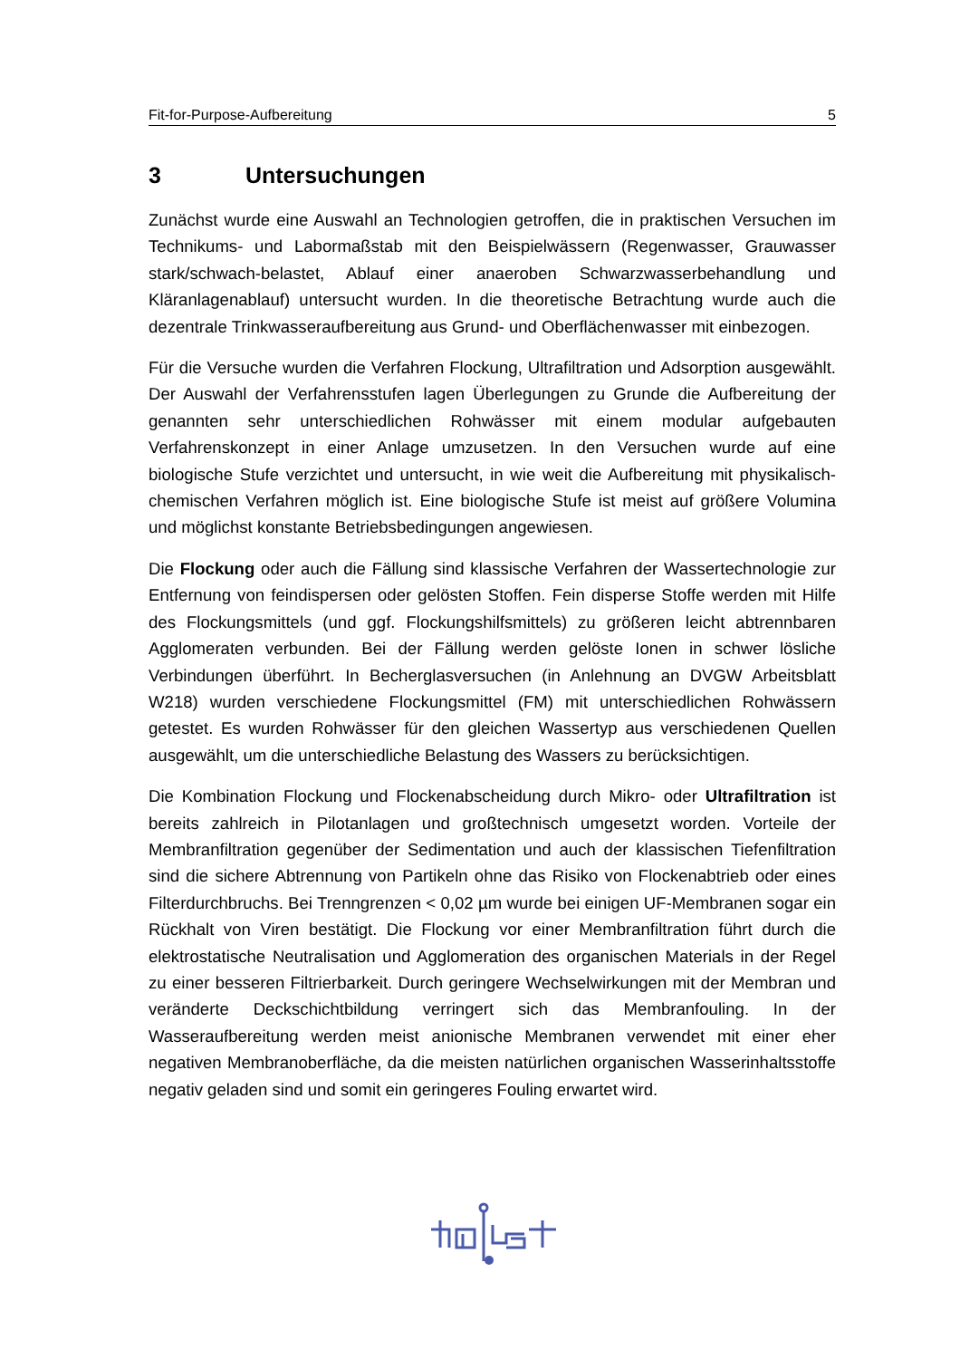Fit-for-Purpose-Aufbereitung 5
3 Untersuchungen
Zunächst wurde eine Auswahl an Technologien getroffen, die in praktischen Versuchen im Technikums- und Labormaßstab mit den Beispielwässern (Regenwasser, Grauwasser stark/schwach-belastet, Ablauf einer anaeroben Schwarzwasserbehandlung und Kläranlagenablauf) untersucht wurden. In die theoretische Betrachtung wurde auch die dezentrale Trinkwasseraufbereitung aus Grund- und Oberflächenwasser mit einbezogen.
Für die Versuche wurden die Verfahren Flockung, Ultrafiltration und Adsorption ausgewählt. Der Auswahl der Verfahrensstufen lagen Überlegungen zu Grunde die Aufbereitung der genannten sehr unterschiedlichen Rohwässer mit einem modular aufgebauten Verfahrenskonzept in einer Anlage umzusetzen. In den Versuchen wurde auf eine biologische Stufe verzichtet und untersucht, in wie weit die Aufbereitung mit physikalisch-chemischen Verfahren möglich ist. Eine biologische Stufe ist meist auf größere Volumina und möglichst konstante Betriebsbedingungen angewiesen.
Die Flockung oder auch die Fällung sind klassische Verfahren der Wassertechnologie zur Entfernung von feindispersen oder gelösten Stoffen. Fein disperse Stoffe werden mit Hilfe des Flockungsmittels (und ggf. Flockungshilfsmittels) zu größeren leicht abtrennbaren Agglomeraten verbunden. Bei der Fällung werden gelöste Ionen in schwer lösliche Verbindungen überführt. In Becherglasversuchen (in Anlehnung an DVGW Arbeitsblatt W218) wurden verschiedene Flockungsmittel (FM) mit unterschiedlichen Rohwässern getestet. Es wurden Rohwässer für den gleichen Wassertyp aus verschiedenen Quellen ausgewählt, um die unterschiedliche Belastung des Wassers zu berücksichtigen.
Die Kombination Flockung und Flockenabscheidung durch Mikro- oder Ultrafiltration ist bereits zahlreich in Pilotanlagen und großtechnisch umgesetzt worden. Vorteile der Membranfiltration gegenüber der Sedimentation und auch der klassischen Tiefenfiltration sind die sichere Abtrennung von Partikeln ohne das Risiko von Flockenabtrieb oder eines Filterdurchbruchs. Bei Trenngrenzen < 0,02 µm wurde bei einigen UF-Membranen sogar ein Rückhalt von Viren bestätigt. Die Flockung vor einer Membranfiltration führt durch die elektrostatische Neutralisation und Agglomeration des organischen Materials in der Regel zu einer besseren Filtrierbarkeit. Durch geringere Wechselwirkungen mit der Membran und veränderte Deckschichtbildung verringert sich das Membranfouling. In der Wasseraufbereitung werden meist anionische Membranen verwendet mit einer eher negativen Membranoberfläche, da die meisten natürlichen organischen Wasserinhaltsstoffe negativ geladen sind und somit ein geringeres Fouling erwartet wird.